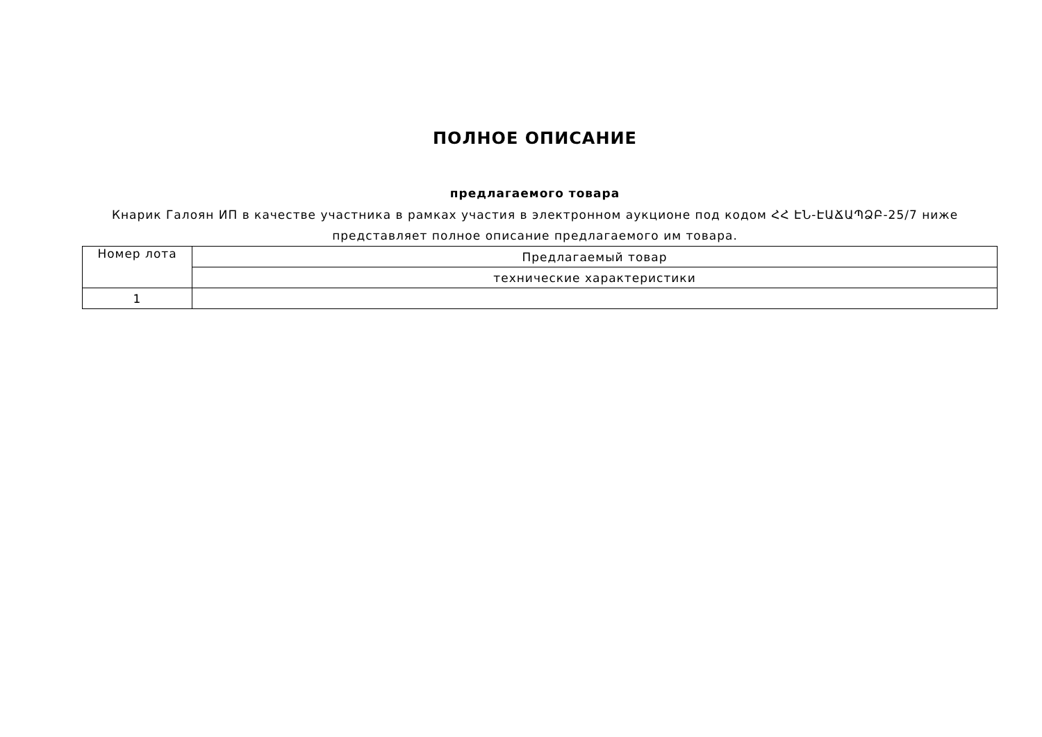ПОЛНОЕ ОПИСАНИЕ
предлагаемого товара
Кнарик Галоян ИП в качестве участника в рамках участия в электронном аукционе под кодом ՀՀ ԷՆ-ԷԱՃԱՊՁԲ-25/7 ниже представляет полное описание предлагаемого им товара.
| Номер лота | Предлагаемый товар |
| --- | --- |
| | технические характеристики |
| 1 | |